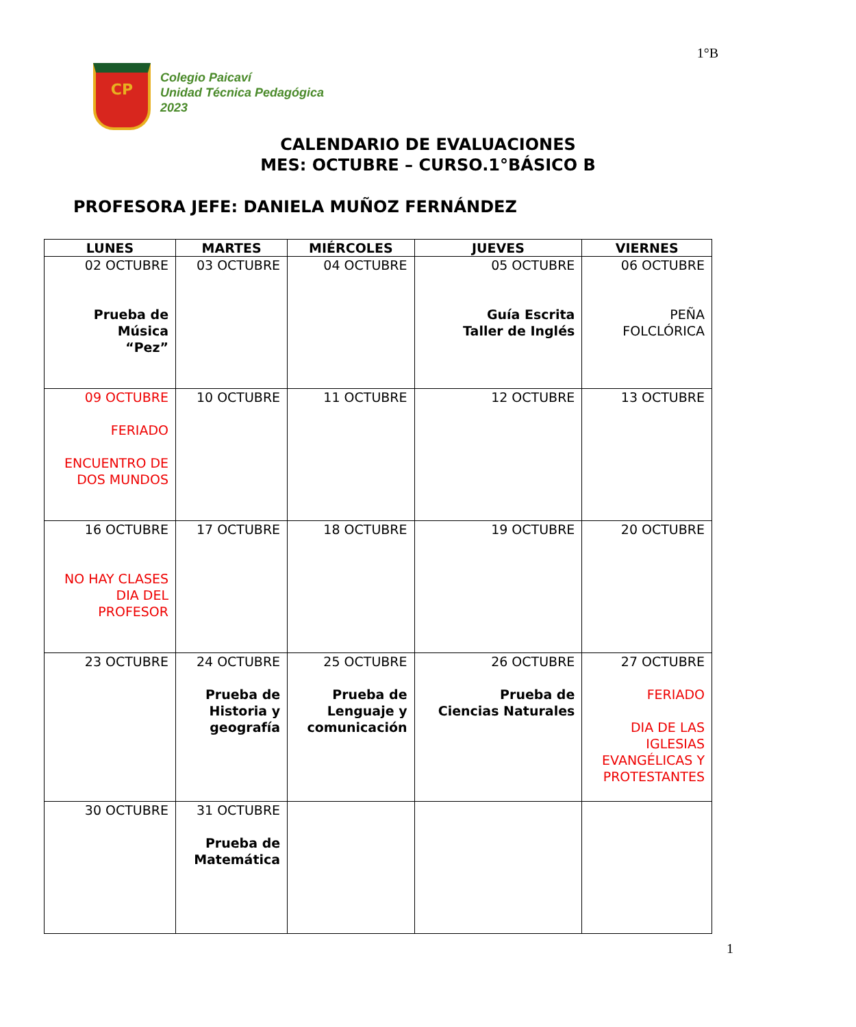1°B
CP
Colegio Paicaví
Unidad Técnica Pedagógica
2023
CALENDARIO DE EVALUACIONES
MES: OCTUBRE – CURSO.1°BÁSICO B
PROFESORA JEFE: DANIELA MUÑOZ FERNÁNDEZ
| LUNES | MARTES | MIÉRCOLES | JUEVES | VIERNES |
| --- | --- | --- | --- | --- |
| 02 OCTUBRE Prueba de Música “Pez” | 03 OCTUBRE | 04 OCTUBRE | 05 OCTUBRE Guía Escrita Taller de Inglés | 06 OCTUBRE PEÑA FOLCLÓRICA |
| 09 OCTUBRE FERIADO ENCUENTRO DE DOS MUNDOS | 10 OCTUBRE | 11 OCTUBRE | 12 OCTUBRE | 13 OCTUBRE |
| 16 OCTUBRE NO HAY CLASES DIA DEL PROFESOR | 17 OCTUBRE | 18 OCTUBRE | 19 OCTUBRE | 20 OCTUBRE |
| 23 OCTUBRE | 24 OCTUBRE Prueba de Historia y geografía | 25 OCTUBRE Prueba de Lenguaje y comunicación | 26 OCTUBRE Prueba de Ciencias Naturales | 27 OCTUBRE FERIADO DIA DE LAS IGLESIAS EVANGÉLICAS Y PROTESTANTES |
| 30 OCTUBRE | 31 OCTUBRE Prueba de Matemática | | | |
1